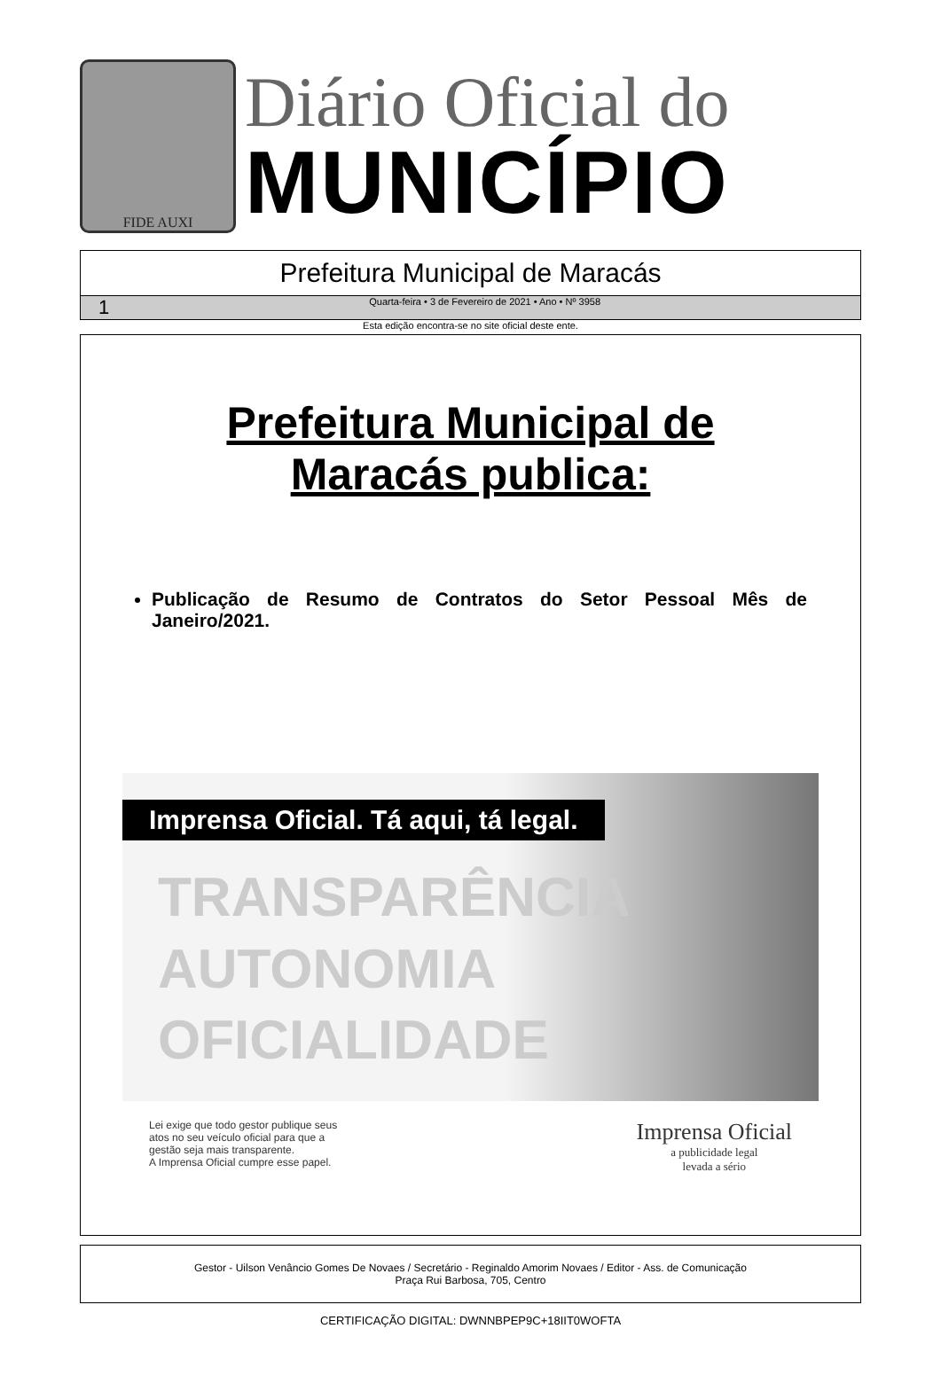FIDE AUXI
Diário Oficial do
MUNICÍPIO
Prefeitura Municipal de Maracás
1 Quarta-feira • 3 de Fevereiro de 2021 • Ano • Nº 3958
Esta edição encontra-se no site oficial deste ente.
Prefeitura Municipal de
Maracás publica:
Publicação de Resumo de Contratos do Setor Pessoal Mês de Janeiro/2021.
Imprensa Oficial. Tá aqui, tá legal.
TRANSPARÊNCIA
AUTONOMIA
OFICIALIDADE
Lei exige que todo gestor publique seus
atos no seu veículo oficial para que a
gestão seja mais transparente.
A Imprensa Oficial cumpre esse papel.
Imprensa Oficial
a publicidade legal
levada a sério
Gestor - Uilson Venâncio Gomes De Novaes / Secretário - Reginaldo Amorim Novaes / Editor - Ass. de Comunicação
Praça Rui Barbosa, 705, Centro
CERTIFICAÇÃO DIGITAL: DWNNBPEP9C+18IIT0WOFTA